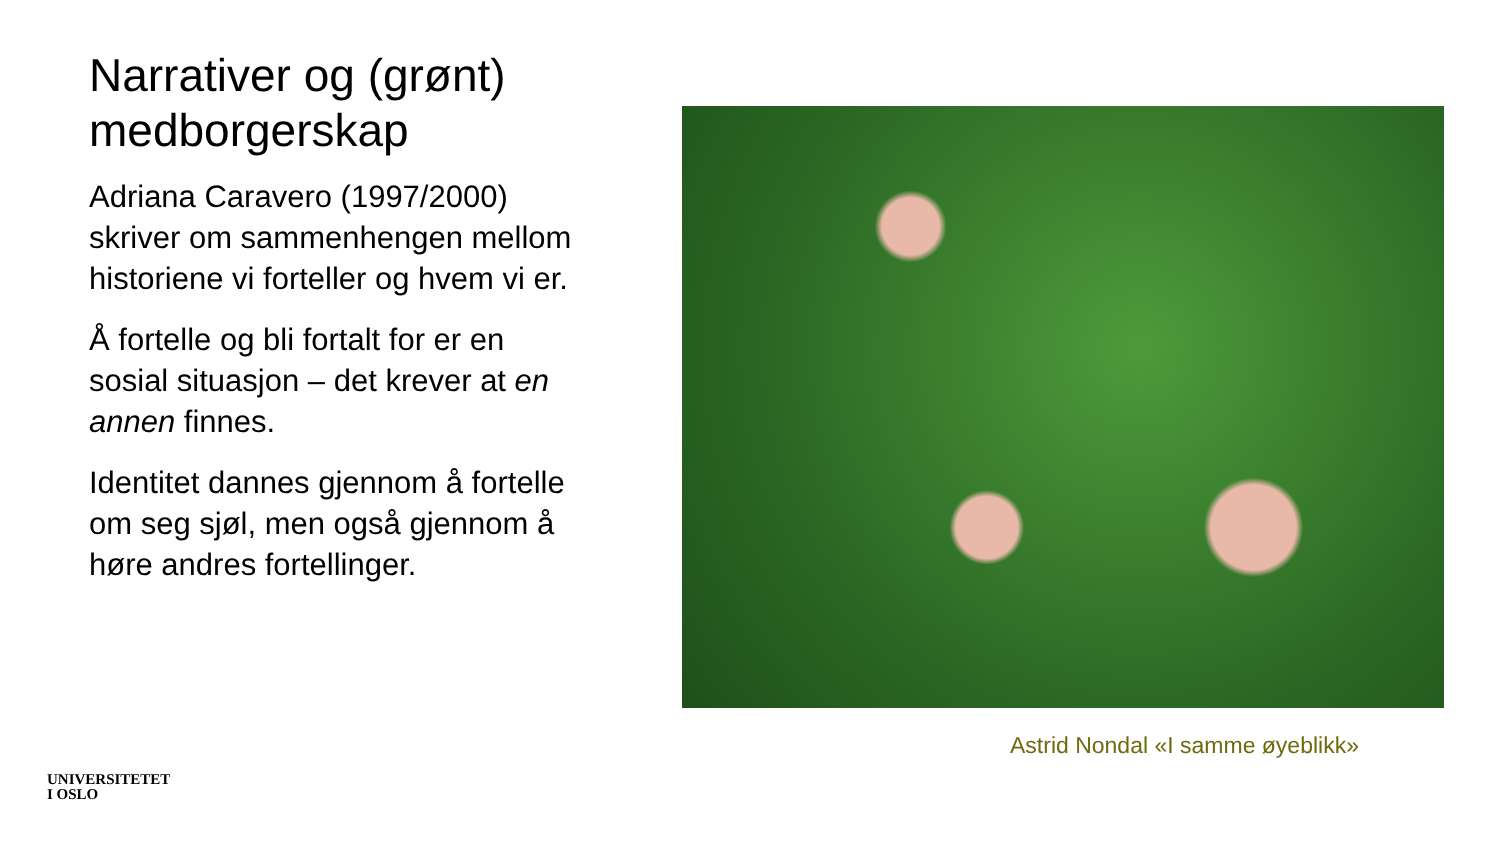Narrativer og (grønt) medborgerskap
Adriana Caravero (1997/2000) skriver om sammenhengen mellom historiene vi forteller og hvem vi er.
Å fortelle og bli fortalt for er en sosial situasjon – det krever at en annen finnes.
Identitet dannes gjennom å fortelle om seg sjøl, men også gjennom å høre andres fortellinger.
Astrid Nondal «I samme øyeblikk»
UNIVERSITETET
I OSLO